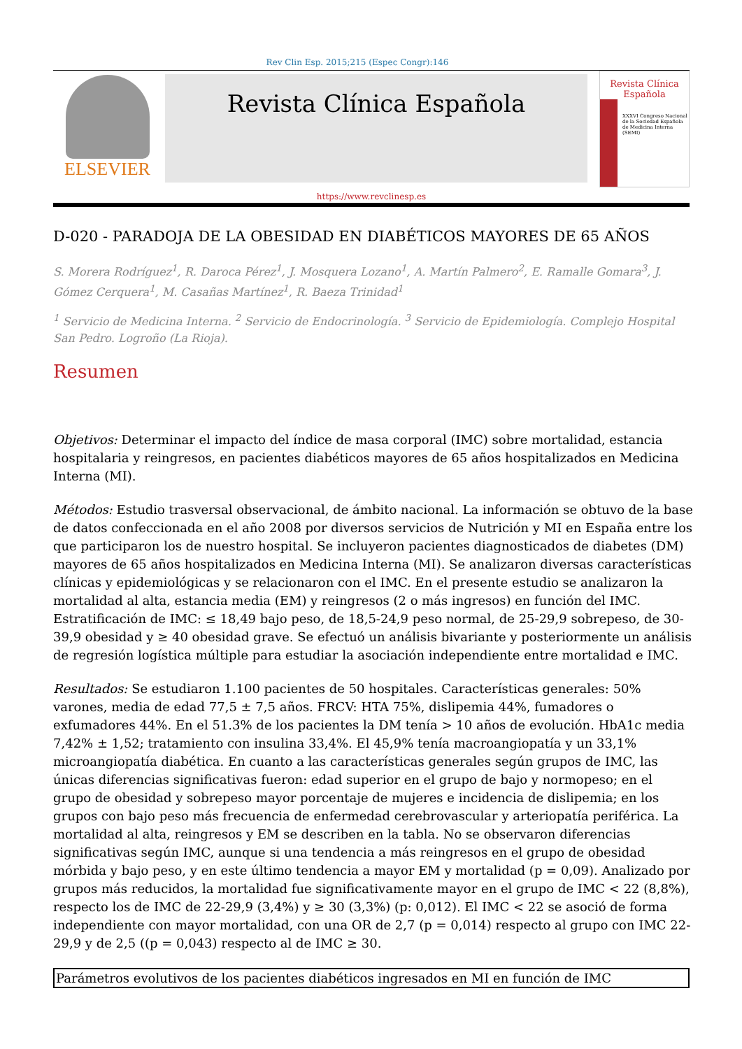Rev Clin Esp. 2015;215 (Espec Congr):146
ELSEVIER
Revista Clínica Española
Revista Clínica Española
XXXVI Congreso Nacional de la Sociedad Española de Medicina Interna (SEMI)
https://www.revclinesp.es
D-020 - PARADOJA DE LA OBESIDAD EN DIABÉTICOS MAYORES DE 65 AÑOS
S. Morera Rodríguez<sup>1</sup>, R. Daroca Pérez<sup>1</sup>, J. Mosquera Lozano<sup>1</sup>, A. Martín Palmero<sup>2</sup>, E. Ramalle Gomara<sup>3</sup>, J. Gómez Cerquera<sup>1</sup>, M. Casañas Martínez<sup>1</sup>, R. Baeza Trinidad<sup>1</sup>
<sup>1</sup> Servicio de Medicina Interna. <sup>2</sup> Servicio de Endocrinología. <sup>3</sup> Servicio de Epidemiología. Complejo Hospital San Pedro. Logroño (La Rioja).
Resumen
Objetivos: Determinar el impacto del índice de masa corporal (IMC) sobre mortalidad, estancia hospitalaria y reingresos, en pacientes diabéticos mayores de 65 años hospitalizados en Medicina Interna (MI).
Métodos: Estudio trasversal observacional, de ámbito nacional. La información se obtuvo de la base de datos confeccionada en el año 2008 por diversos servicios de Nutrición y MI en España entre los que participaron los de nuestro hospital. Se incluyeron pacientes diagnosticados de diabetes (DM) mayores de 65 años hospitalizados en Medicina Interna (MI). Se analizaron diversas características clínicas y epidemiológicas y se relacionaron con el IMC. En el presente estudio se analizaron la mortalidad al alta, estancia media (EM) y reingresos (2 o más ingresos) en función del IMC. Estratificación de IMC: ≤ 18,49 bajo peso, de 18,5-24,9 peso normal, de 25-29,9 sobrepeso, de 30-39,9 obesidad y ≥ 40 obesidad grave. Se efectuó un análisis bivariante y posteriormente un análisis de regresión logística múltiple para estudiar la asociación independiente entre mortalidad e IMC.
Resultados: Se estudiaron 1.100 pacientes de 50 hospitales. Características generales: 50% varones, media de edad 77,5 ± 7,5 años. FRCV: HTA 75%, dislipemia 44%, fumadores o exfumadores 44%. En el 51.3% de los pacientes la DM tenía > 10 años de evolución. HbA1c media 7,42% ± 1,52; tratamiento con insulina 33,4%. El 45,9% tenía macroangiopatía y un 33,1% microangiopatía diabética. En cuanto a las características generales según grupos de IMC, las únicas diferencias significativas fueron: edad superior en el grupo de bajo y normopeso; en el grupo de obesidad y sobrepeso mayor porcentaje de mujeres e incidencia de dislipemia; en los grupos con bajo peso más frecuencia de enfermedad cerebrovascular y arteriopatía periférica. La mortalidad al alta, reingresos y EM se describen en la tabla. No se observaron diferencias significativas según IMC, aunque si una tendencia a más reingresos en el grupo de obesidad mórbida y bajo peso, y en este último tendencia a mayor EM y mortalidad (p = 0,09). Analizado por grupos más reducidos, la mortalidad fue significativamente mayor en el grupo de IMC < 22 (8,8%), respecto los de IMC de 22-29,9 (3,4%) y ≥ 30 (3,3%) (p: 0,012). El IMC < 22 se asoció de forma independiente con mayor mortalidad, con una OR de 2,7 (p = 0,014) respecto al grupo con IMC 22-29,9 y de 2,5 ((p = 0,043) respecto al de IMC ≥ 30.
| Parámetros evolutivos de los pacientes diabéticos ingresados en MI en función de IMC |